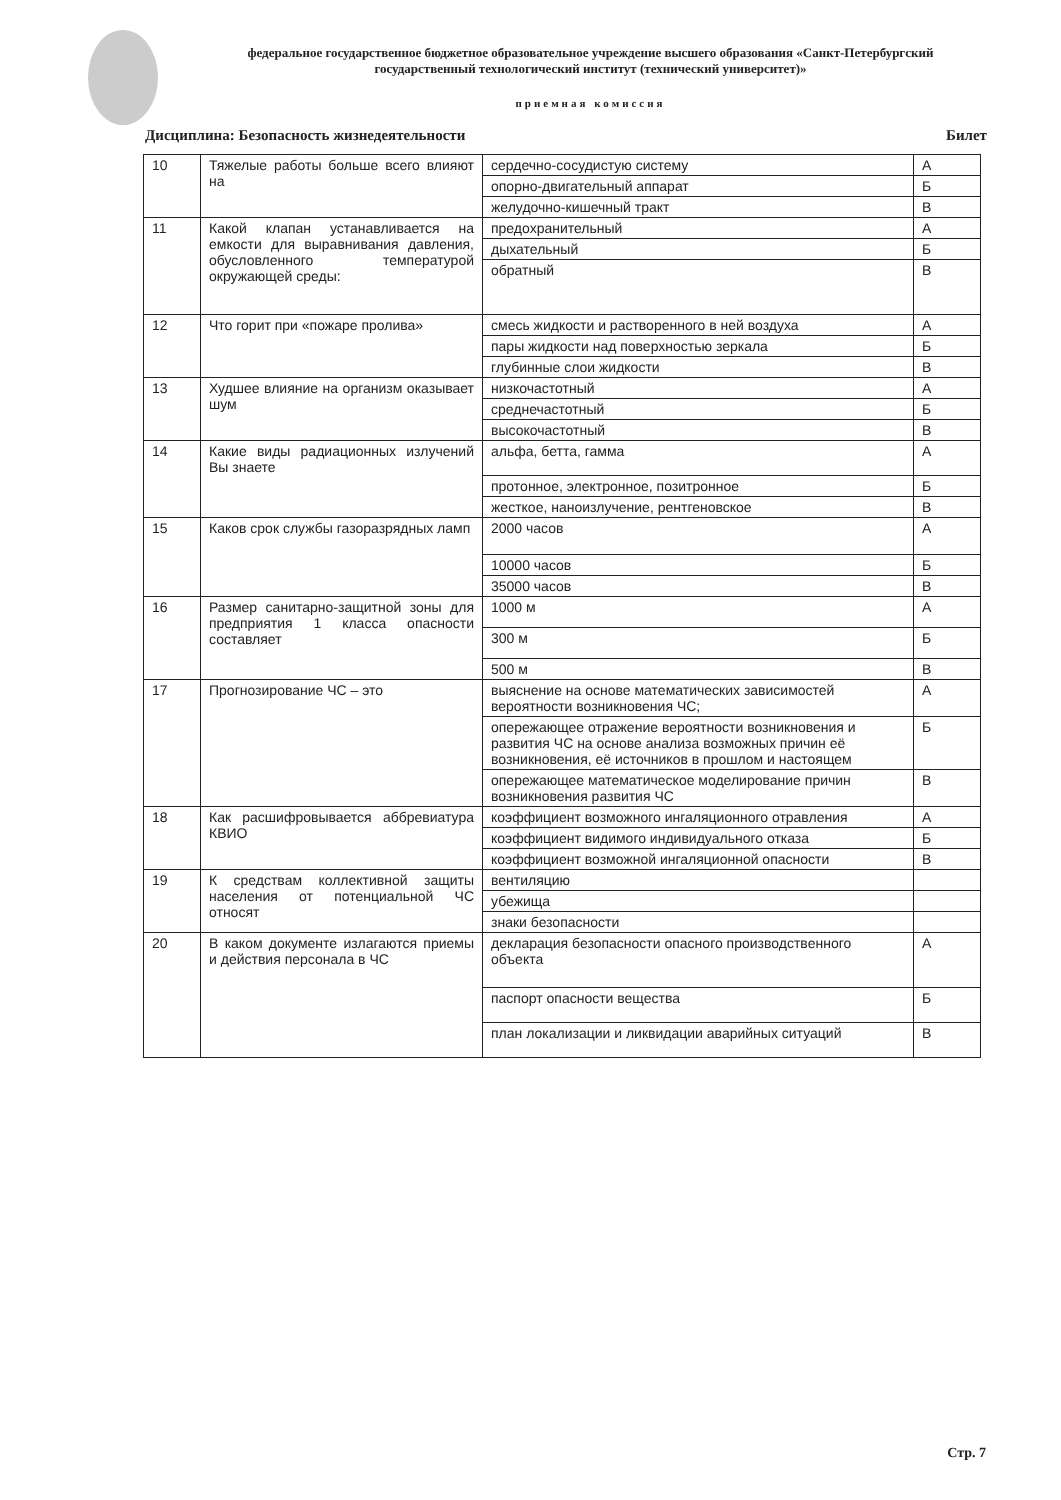федеральное государственное бюджетное образовательное учреждение высшего образования «Санкт-Петербургский государственный технологический институт (технический университет)»
приемная комиссия
Дисциплина: Безопасность жизнедеятельности Билет
| 10 | Тяжелые работы больше всего влияют на | сердечно-сосудистую систему | А |
| | | опорно-двигательный аппарат | Б |
| | | желудочно-кишечный тракт | В |
| 11 | Какой клапан устанавливается на емкости для выравнивания давления, обусловленного температурой окружающей среды: | предохранительный | А |
| | | дыхательный | Б |
| | | обратный | В |
| 12 | Что горит при «пожаре пролива» | смесь жидкости и растворенного в ней воздуха | А |
| | | пары жидкости над поверхностью зеркала | Б |
| | | глубинные слои жидкости | В |
| 13 | Худшее влияние на организм оказывает шум | низкочастотный | А |
| | | среднечастотный | Б |
| | | высокочастотный | В |
| 14 | Какие виды радиационных излучений Вы знаете | альфа, бетта, гамма | А |
| | | протонное, электронное, позитронное | Б |
| | | жесткое, наноизлучение, рентгеновское | В |
| 15 | Каков срок службы газоразрядных ламп | 2000 часов | А |
| | | 10000 часов | Б |
| | | 35000 часов | В |
| 16 | Размер санитарно-защитной зоны для предприятия 1 класса опасности составляет | 1000 м | А |
| | | 300 м | Б |
| | | 500 м | В |
| 17 | Прогнозирование ЧС – это | выяснение на основе математических зависимостей вероятности возникновения ЧС; | А |
| | | опережающее отражение вероятности возникновения и развития ЧС на основе анализа возможных причин её возникновения, её источников в прошлом и настоящем | Б |
| | | опережающее математическое моделирование причин возникновения развития ЧС | В |
| 18 | Как расшифровывается аббревиатура КВИО | коэффициент возможного ингаляционного отравления | А |
| | | коэффициент видимого индивидуального отказа | Б |
| | | коэффициент возможной ингаляционной опасности | В |
| 19 | К средствам коллективной защиты населения от потенциальной ЧС относят | вентиляцию | |
| | | убежища | |
| | | знаки безопасности | |
| 20 | В каком документе излагаются приемы и действия персонала в ЧС | декларация безопасности опасного производственного объекта | А |
| | | паспорт опасности вещества | Б |
| | | план локализации и ликвидации аварийных ситуаций | В |
Стр. 7